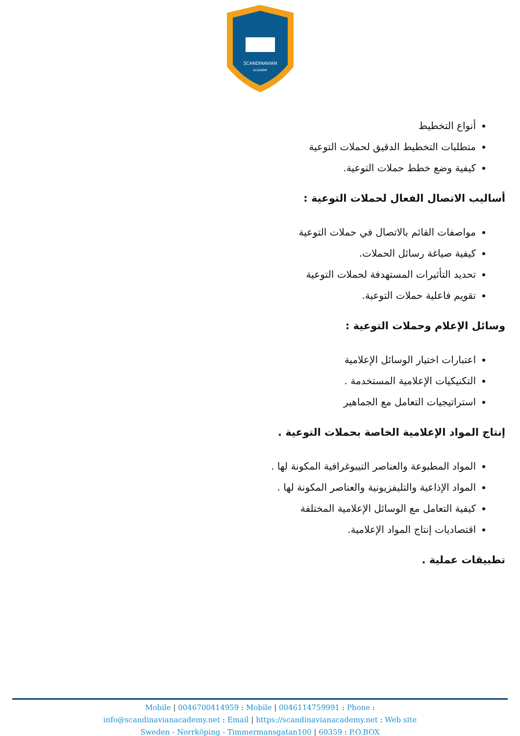SCANDINAVIAN
ACADEMY
أنواع التخطيط
متطلبات التخطيط الدقيق لحملات التوعية
كيفية وضع خطط حملات التوعية.
أساليب الاتصال الفعال لحملات التوعية :
مواصفات القائم بالاتصال في حملات التوعية
كيفية صياغة رسائل الحملات.
تحديد التأثيرات المستهدفة لحملات التوعية
تقويم فاعلية حملات التوعية.
وسائل الإعلام وحملات التوعية :
اعتبارات اختيار الوسائل الإعلامية
التكنيكيات الإعلامية المستخدمة .
استراتيجيات التعامل مع الجماهير
إنتاج المواد الإعلامية الخاصة بحملات التوعية .
المواد المطبوعة والعناصر التيبوغرافية المكونة لها .
المواد الإذاعية والتليفزيونية والعناصر المكونة لها .
كيفية التعامل مع الوسائل الإعلامية المختلفة
اقتصاديات إنتاج المواد الإعلامية.
تطبيقات عملية .
Mobile | 0046700414959 : Mobile | 0046114759991 : Phone :
info@scandinavianacademy.net : Email | https://scandinavianacademy.net : Web site
Sweden - Norrköping - Timmermansgatan100 | 60359 : P.O.BOX